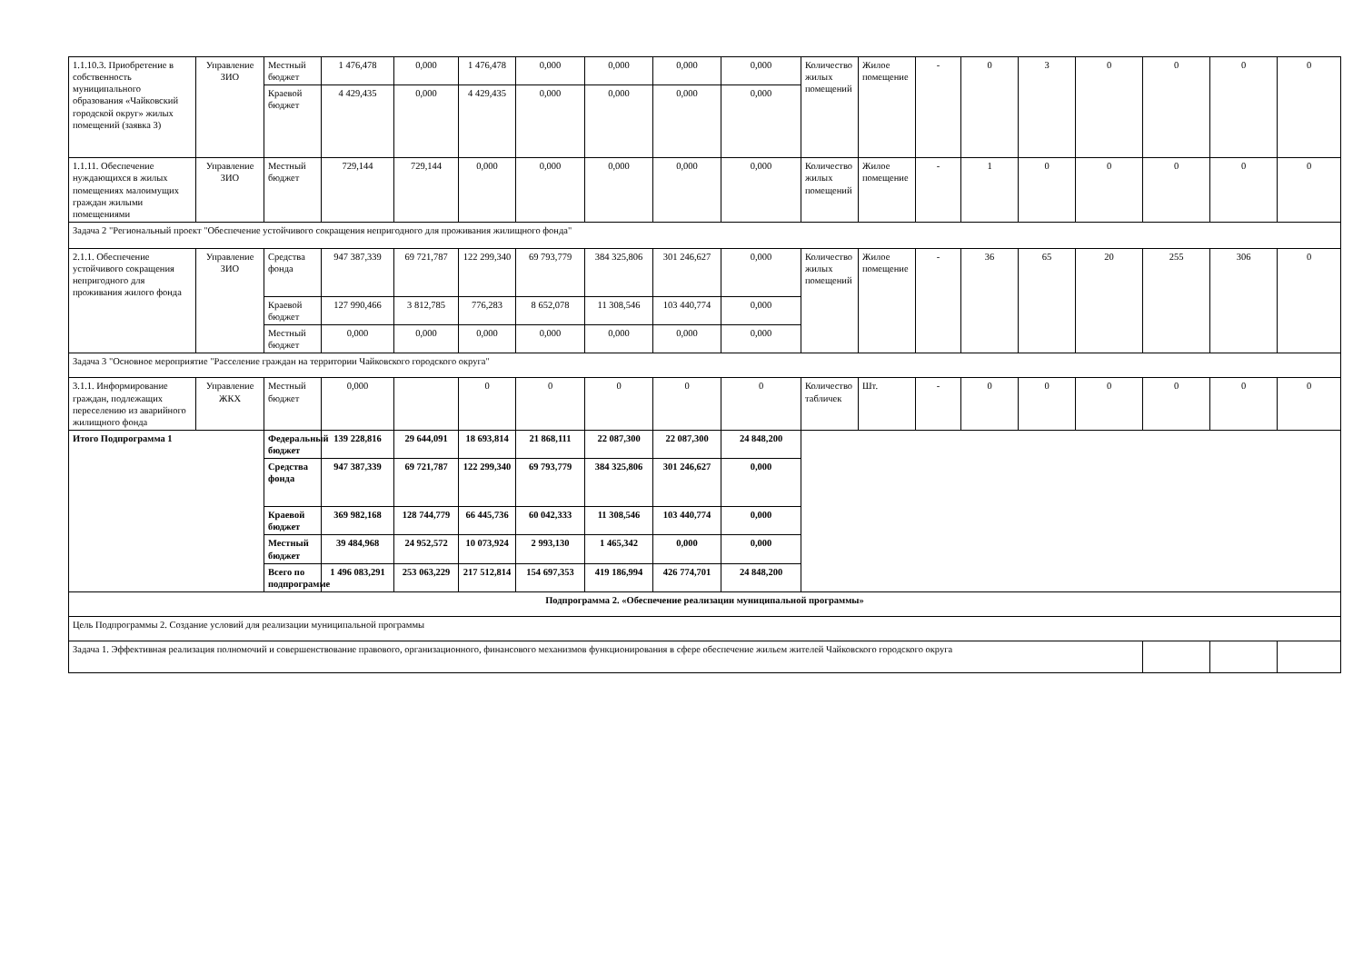| 1.1.10.3. Приобретение в собственность муниципального образования «Чайковский городской округ» жилых помещений (заявка 3) | Управление ЗИО | Местный бюджет | 1 476,478 | 0,000 | 1 476,478 | 0,000 | 0,000 | 0,000 | 0,000 | Количество жилых помещений | Жилое помещение | - | 0 | 3 | 0 | 0 | 0 | 0 |
| | | Краевой бюджет | 4 429,435 | 0,000 | 4 429,435 | 0,000 | 0,000 | 0,000 | 0,000 | | | | | | | | | |
| 1.1.11. Обеспечение нуждающихся в жилых помещениях малоимущих граждан жилыми помещениями | Управление ЗИО | Местный бюджет | 729,144 | 729,144 | 0,000 | 0,000 | 0,000 | 0,000 | 0,000 | Количество жилых помещений | Жилое помещение | - | 1 | 0 | 0 | 0 | 0 | 0 |
| Задача 2 "Региональный проект "Обеспечение устойчивого сокращения непригодного для проживания жилищного фонда" | | | | | | | | | | | | | | | | | | |
| 2.1.1. Обеспечение устойчивого сокращения непригодного для проживания жилого фонда | Управление ЗИО | Средства фонда | 947 387,339 | 69 721,787 | 122 299,340 | 69 793,779 | 384 325,806 | 301 246,627 | 0,000 | Количество жилых помещений | Жилое помещение | - | 36 | 65 | 20 | 255 | 306 | 0 |
| | | Краевой бюджет | 127 990,466 | 3 812,785 | 776,283 | 8 652,078 | 11 308,546 | 103 440,774 | 0,000 | | | | | | | | | |
| | | Местный бюджет | 0,000 | 0,000 | 0,000 | 0,000 | 0,000 | 0,000 | 0,000 | | | | | | | | | |
| Задача 3 "Основное мероприятие "Расселение граждан на территории Чайковского городского округа" | | | | | | | | | | | | | | | | | | |
| 3.1.1. Информирование граждан, подлежащих переселению из аварийного жилищного фонда | Управление ЖКХ | Местный бюджет | 0,000 | | 0 | 0 | 0 | 0 | 0 | Количество табличек | Шт. | - | 0 | 0 | 0 | 0 | 0 | 0 |
| Итого Подпрограмма 1 | | Федеральный бюджет | 139 228,816 | 29 644,091 | 18 693,814 | 21 868,111 | 22 087,300 | 22 087,300 | 24 848,200 | | | | | | | | | |
| | | Средства фонда | 947 387,339 | 69 721,787 | 122 299,340 | 69 793,779 | 384 325,806 | 301 246,627 | 0,000 | | | | | | | | | |
| | | Краевой бюджет | 369 982,168 | 128 744,779 | 66 445,736 | 60 042,333 | 11 308,546 | 103 440,774 | 0,000 | | | | | | | | | |
| | | Местный бюджет | 39 484,968 | 24 952,572 | 10 073,924 | 2 993,130 | 1 465,342 | 0,000 | 0,000 | | | | | | | | | |
| | | Всего по подпрограмме | 1 496 083,291 | 253 063,229 | 217 512,814 | 154 697,353 | 419 186,994 | 426 774,701 | 24 848,200 | | | | | | | | | |
| Подпрограмма 2. «Обеспечение реализации муниципальной программы» | | | | | | | | | | | | | | | | | | |
| Цель Подпрограммы 2. Создание условий для реализации муниципальной программы | | | | | | | | | | | | | | | | | | |
| Задача 1. Эффективная реализация полномочий и совершенствование правового, организационного, финансового механизмов функционирования в сфере обеспечение жильем жителей Чайковского городского округа | | | | | | | | | | | | | | | | | | |